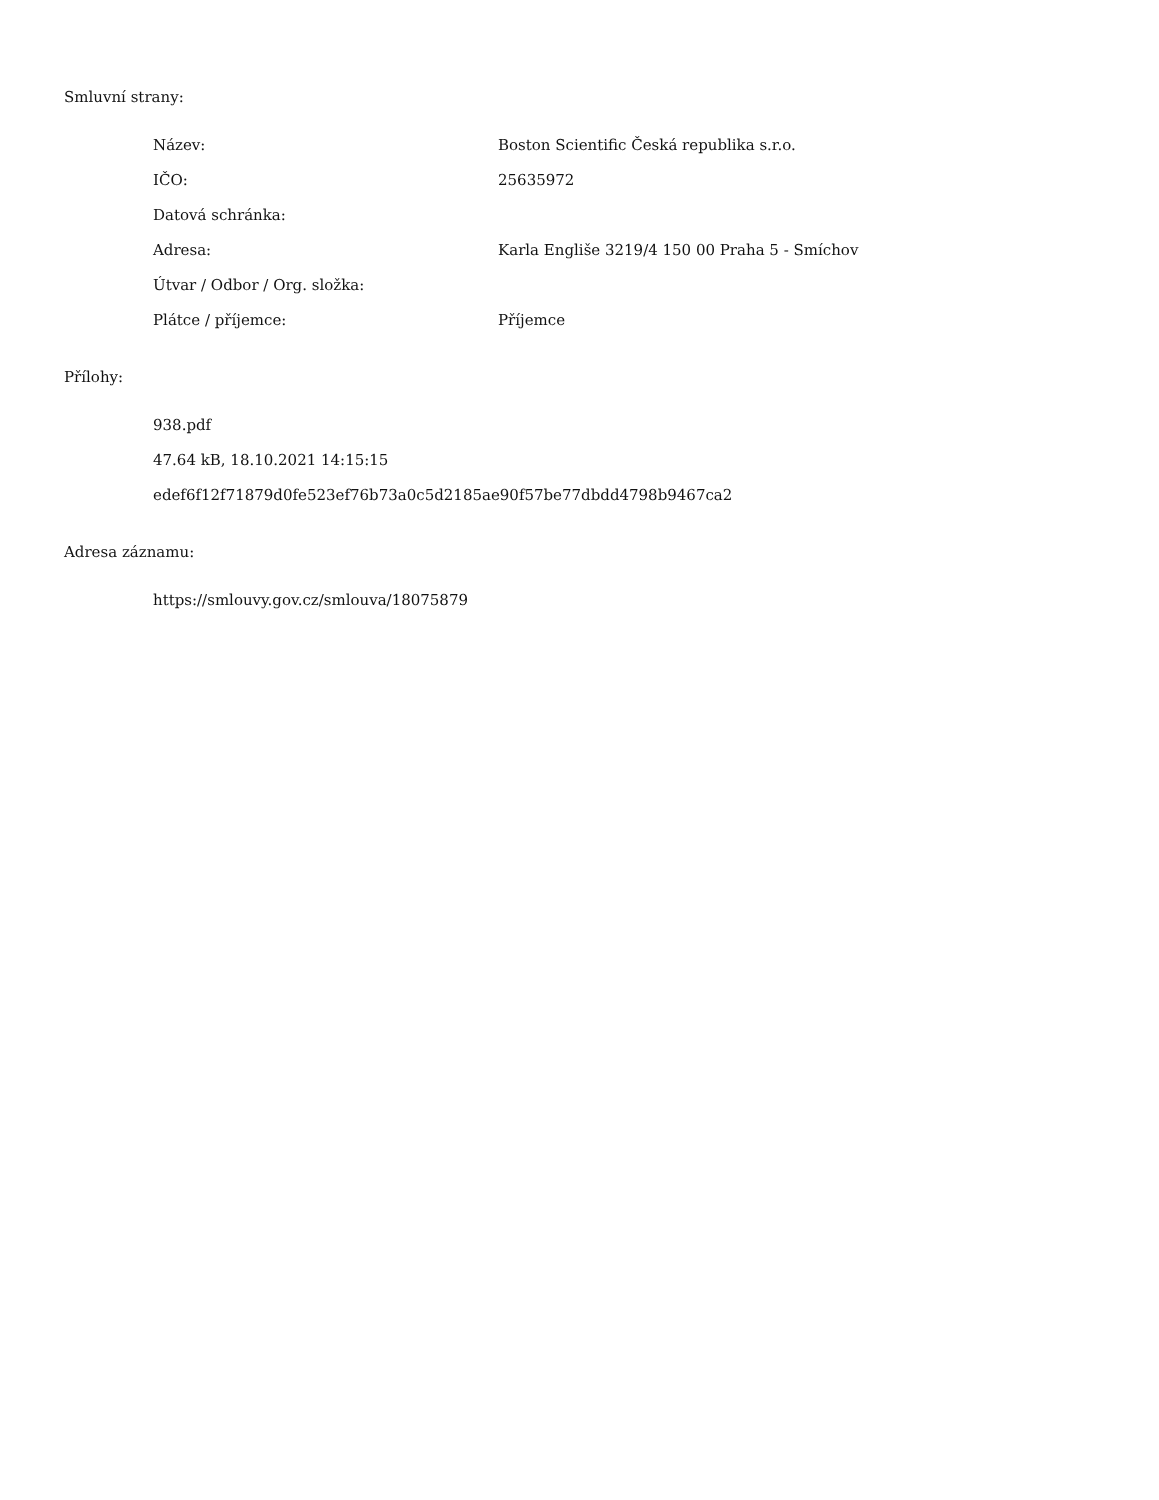Smluvní strany:
| Název: | Boston Scientific Česká republika s.r.o. |
| IČO: | 25635972 |
| Datová schránka: | |
| Adresa: | Karla Engliše 3219/4 150 00 Praha 5 - Smíchov |
| Útvar / Odbor / Org. složka: | |
| Plátce / příjemce: | Příjemce |
Přílohy:
938.pdf
47.64 kB, 18.10.2021 14:15:15
edef6f12f71879d0fe523ef76b73a0c5d2185ae90f57be77dbdd4798b9467ca2
Adresa záznamu:
https://smlouvy.gov.cz/smlouva/18075879